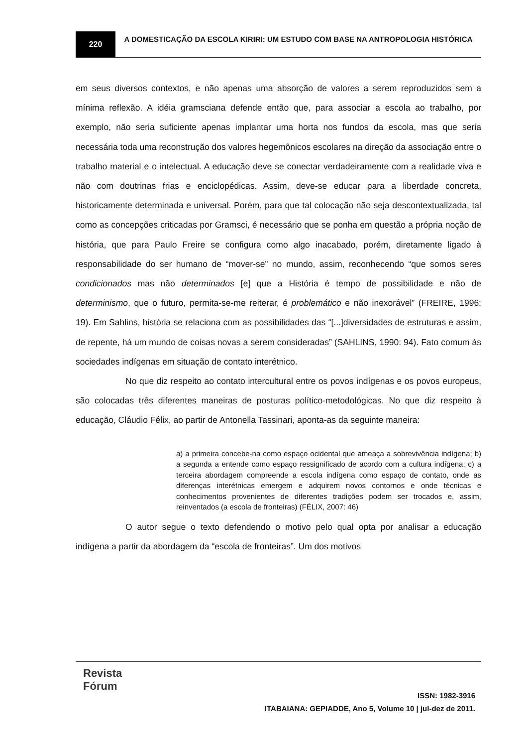220
A DOMESTICAÇÃO DA ESCOLA KIRIRI: UM ESTUDO COM BASE NA ANTROPOLOGIA HISTÓRICA
em seus diversos contextos, e não apenas uma absorção de valores a serem reproduzidos sem a mínima reflexão. A idéia gramsciana defende então que, para associar a escola ao trabalho, por exemplo, não seria suficiente apenas implantar uma horta nos fundos da escola, mas que seria necessária toda uma reconstrução dos valores hegemônicos escolares na direção da associação entre o trabalho material e o intelectual. A educação deve se conectar verdadeiramente com a realidade viva e não com doutrinas frias e enciclopédicas. Assim, deve-se educar para a liberdade concreta, historicamente determinada e universal. Porém, para que tal colocação não seja descontextualizada, tal como as concepções criticadas por Gramsci, é necessário que se ponha em questão a própria noção de história, que para Paulo Freire se configura como algo inacabado, porém, diretamente ligado à responsabilidade do ser humano de “mover-se” no mundo, assim, reconhecendo “que somos seres condicionados mas não determinados [e] que a História é tempo de possibilidade e não de determinismo, que o futuro, permita-se-me reiterar, é problemático e não inexorável” (FREIRE, 1996: 19). Em Sahlins, história se relaciona com as possibilidades das “[...]diversidades de estruturas e assim, de repente, há um mundo de coisas novas a serem consideradas” (SAHLINS, 1990: 94). Fato comum às sociedades indígenas em situação de contato interétnico.
No que diz respeito ao contato intercultural entre os povos indígenas e os povos europeus, são colocadas três diferentes maneiras de posturas político-metodológicas. No que diz respeito à educação, Cláudio Félix, ao partir de Antonella Tassinari, aponta-as da seguinte maneira:
a) a primeira concebe-na como espaço ocidental que ameaça a sobrevivência indígena; b) a segunda a entende como espaço ressignificado de acordo com a cultura indígena; c) a terceira abordagem compreende a escola indígena como espaço de contato, onde as diferenças interétnicas emergem e adquirem novos contornos e onde técnicas e conhecimentos provenientes de diferentes tradições podem ser trocados e, assim, reinventados (a escola de fronteiras) (FÉLIX, 2007: 46)
O autor segue o texto defendendo o motivo pelo qual opta por analisar a educação indígena a partir da abordagem da “escola de fronteiras”. Um dos motivos
Revista
Fórum
ISSN: 1982-3916
ITABAIANA: GEPIADDE, Ano 5, Volume 10 | jul-dez de 2011.